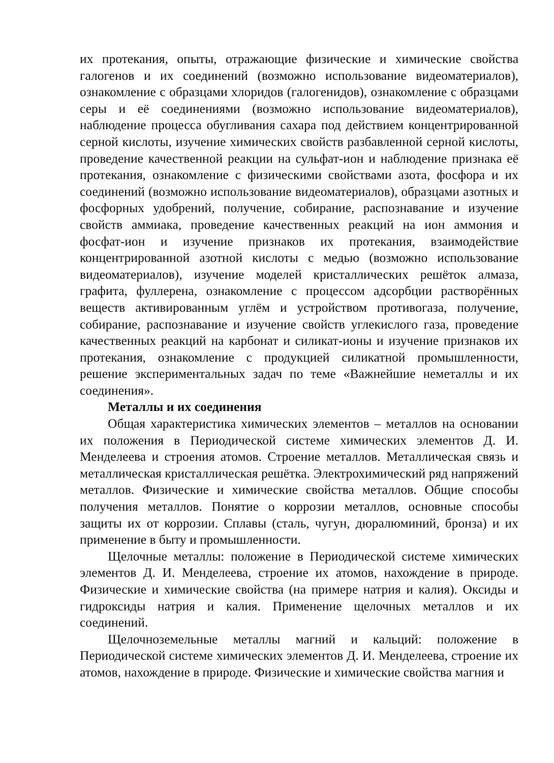их протекания, опыты, отражающие физические и химические свойства галогенов и их соединений (возможно использование видеоматериалов), ознакомление с образцами хлоридов (галогенидов), ознакомление с образцами серы и её соединениями (возможно использование видеоматериалов), наблюдение процесса обугливания сахара под действием концентрированной серной кислоты, изучение химических свойств разбавленной серной кислоты, проведение качественной реакции на сульфат-ион и наблюдение признака её протекания, ознакомление с физическими свойствами азота, фосфора и их соединений (возможно использование видеоматериалов), образцами азотных и фосфорных удобрений, получение, собирание, распознавание и изучение свойств аммиака, проведение качественных реакций на ион аммония и фосфат-ион и изучение признаков их протекания, взаимодействие концентрированной азотной кислоты с медью (возможно использование видеоматериалов), изучение моделей кристаллических решёток алмаза, графита, фуллерена, ознакомление с процессом адсорбции растворённых веществ активированным углём и устройством противогаза, получение, собирание, распознавание и изучение свойств углекислого газа, проведение качественных реакций на карбонат и силикат-ионы и изучение признаков их протекания, ознакомление с продукцией силикатной промышленности, решение экспериментальных задач по теме «Важнейшие неметаллы и их соединения».
Металлы и их соединения
Общая характеристика химических элементов – металлов на основании их положения в Периодической системе химических элементов Д. И. Менделеева и строения атомов. Строение металлов. Металлическая связь и металлическая кристаллическая решётка. Электрохимический ряд напряжений металлов. Физические и химические свойства металлов. Общие способы получения металлов. Понятие о коррозии металлов, основные способы защиты их от коррозии. Сплавы (сталь, чугун, дюралюминий, бронза) и их применение в быту и промышленности.
Щелочные металлы: положение в Периодической системе химических элементов Д. И. Менделеева, строение их атомов, нахождение в природе. Физические и химические свойства (на примере натрия и калия). Оксиды и гидроксиды натрия и калия. Применение щелочных металлов и их соединений.
Щелочноземельные металлы магний и кальций: положение в Периодической системе химических элементов Д. И. Менделеева, строение их атомов, нахождение в природе. Физические и химические свойства магния и